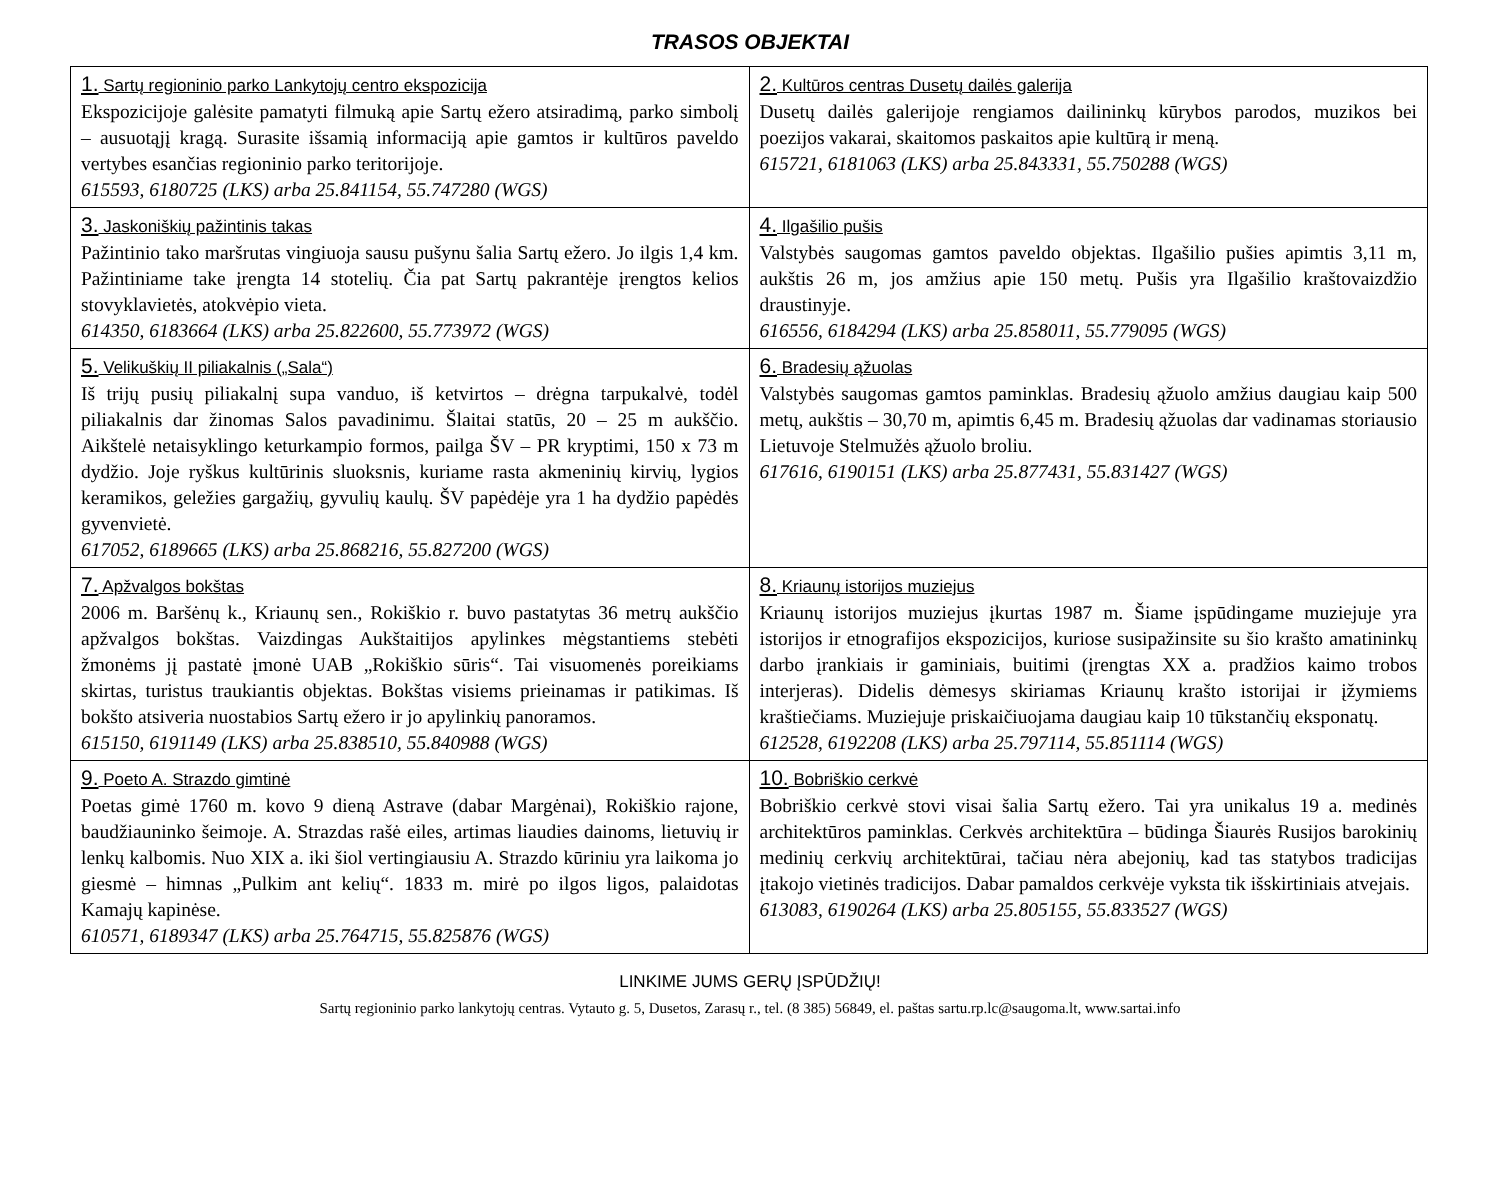TRASOS OBJEKTAI
| 1. Sartų regioninio parko Lankytojų centro ekspozicija Ekspozicijoje galėsite pamatyti filmuką apie Sartų ežero atsiradimą, parko simbolį – ausuotąjį kragą. Surasite išsamią informaciją apie gamtos ir kultūros paveldo vertybes esančias regioninio parko teritorijoje. 615593, 6180725 (LKS) arba 25.841154, 55.747280 (WGS) | 2. Kultūros centras Dusetų dailės galerija Dusetų dailės galerijoje rengiamos dailininkų kūrybos parodos, muzikos bei poezijos vakarai, skaitomos paskaitos apie kultūrą ir meną. 615721, 6181063 (LKS) arba 25.843331, 55.750288 (WGS) |
| 3. Jaskoniškių pažintinis takas Pažintinio tako maršrutas vingiuoja sausu pušynu šalia Sartų ežero. Jo ilgis 1,4 km. Pažintiniame take įrengta 14 stotelių. Čia pat Sartų pakrantėje įrengtos kelios stovyklavietės, atokvėpio vieta. 614350, 6183664 (LKS) arba 25.822600, 55.773972 (WGS) | 4. Ilgašilio pušis Valstybės saugomas gamtos paveldo objektas. Ilgašilio pušies apimtis 3,11 m, aukštis 26 m, jos amžius apie 150 metų. Pušis yra Ilgašilio kraštovaizdžio draustinyje. 616556, 6184294 (LKS) arba 25.858011, 55.779095 (WGS) |
| 5. Velikuškių II piliakalnis („Sala“) Iš trijų pusių piliakalnį supa vanduo, iš ketvirtos – drėgna tarpukalvė, todėl piliakalnis dar žinomas Salos pavadinimu. Šlaitai statūs, 20 – 25 m aukščio. Aikštelė netaisyklingo keturkampio formos, pailga ŠV – PR kryptimi, 150 x 73 m dydžio. Joje ryškus kultūrinis sluoksnis, kuriame rasta akmeninių kirvių, lygios keramikos, geležies gargažių, gyvulių kaulų. ŠV papėdėje yra 1 ha dydžio papėdės gyvenvietė. 617052, 6189665 (LKS) arba 25.868216, 55.827200 (WGS) | 6. Bradesių ąžuolas Valstybės saugomas gamtos paminklas. Bradesių ąžuolo amžius daugiau kaip 500 metų, aukštis – 30,70 m, apimtis 6,45 m. Bradesių ąžuolas dar vadinamas storiausio Lietuvoje Stelmužės ąžuolo broliu. 617616, 6190151 (LKS) arba 25.877431, 55.831427 (WGS) |
| 7. Apžvalgos bokštas 2006 m. Baršėnų k., Kriaunų sen., Rokiškio r. buvo pastatytas 36 metrų aukščio apžvalgos bokštas. Vaizdingas Aukštaitijos apylinkes mėgstantiems stebėti žmonėms jį pastatė įmonė UAB „Rokiškio sūris“. Tai visuomenės poreikiams skirtas, turistus traukiantis objektas. Bokštas visiems prieinamas ir patikimas. Iš bokšto atsiveria nuostabios Sartų ežero ir jo apylinkių panoramos. 615150, 6191149 (LKS) arba 25.838510, 55.840988 (WGS) | 8. Kriaunų istorijos muziejus Kriaunų istorijos muziejus įkurtas 1987 m. Šiame įspūdingame muziejuje yra istorijos ir etnografijos ekspozicijos, kuriose susipažinsite su šio krašto amatininkų darbo įrankiais ir gaminiais, buitimi (įrengtas XX a. pradžios kaimo trobos interjeras). Didelis dėmesys skiriamas Kriaunų krašto istorijai ir įžymiems kraštiečiams. Muziejuje priskaičiuojama daugiau kaip 10 tūkstančių eksponatų. 612528, 6192208 (LKS) arba 25.797114, 55.851114 (WGS) |
| 9. Poeto A. Strazdo gimtinė Poetas gimė 1760 m. kovo 9 dieną Astrave (dabar Margėnai), Rokiškio rajone, baudžiauninko šeimoje. A. Strazdas rašė eiles, artimas liaudies dainoms, lietuvių ir lenkų kalbomis. Nuo XIX a. iki šiol vertingiausiu A. Strazdo kūriniu yra laikoma jo giesmė – himnas „Pulkim ant kelių“. 1833 m. mirė po ilgos ligos, palaidotas Kamajų kapinėse. 610571, 6189347 (LKS) arba 25.764715, 55.825876 (WGS) | 10. Bobriškio cerkvė Bobriškio cerkvė stovi visai šalia Sartų ežero. Tai yra unikalus 19 a. medinės architektūros paminklas. Cerkvės architektūra – būdinga Šiaurės Rusijos barokinių medinių cerkvių architektūrai, tačiau nėra abejonių, kad tas statybos tradicijas įtakojo vietinės tradicijos. Dabar pamaldos cerkvėje vyksta tik išskirtiniais atvejais. 613083, 6190264 (LKS) arba 25.805155, 55.833527 (WGS) |
LINKIME JUMS GERŲ ĮSPŪDŽIŲ!
Sartų regioninio parko lankytojų centras. Vytauto g. 5, Dusetos, Zarasų r., tel. (8 385) 56849, el. paštas sartu.rp.lc@saugoma.lt, www.sartai.info